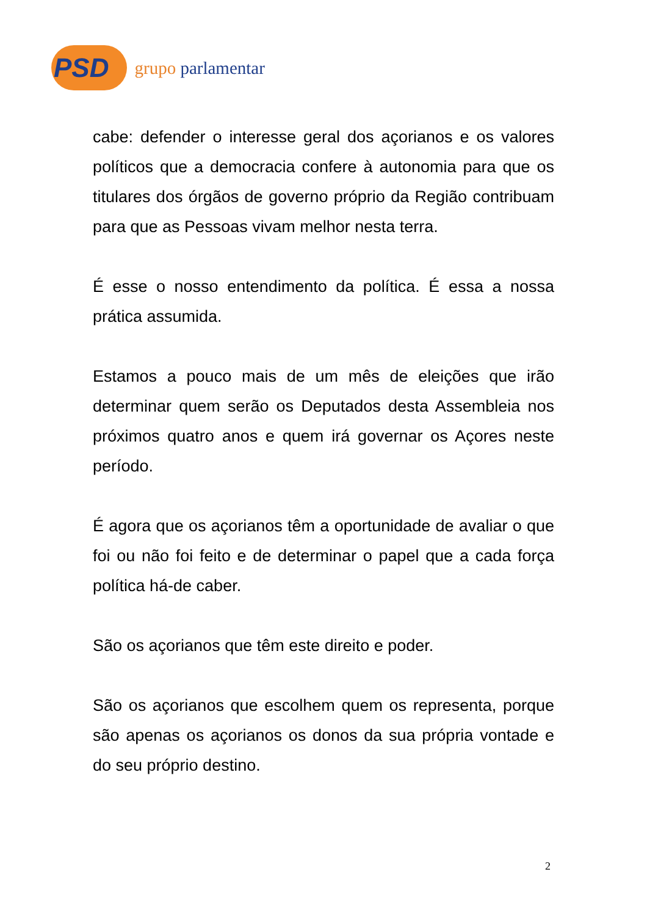PSD grupo parlamentar
cabe: defender o interesse geral dos açorianos e os valores políticos que a democracia confere à autonomia para que os titulares dos órgãos de governo próprio da Região contribuam para que as Pessoas vivam melhor nesta terra.
É esse o nosso entendimento da política. É essa a nossa prática assumida.
Estamos a pouco mais de um mês de eleições que irão determinar quem serão os Deputados desta Assembleia nos próximos quatro anos e quem irá governar os Açores neste período.
É agora que os açorianos têm a oportunidade de avaliar o que foi ou não foi feito e de determinar o papel que a cada força política há-de caber.
São os açorianos que têm este direito e poder.
São os açorianos que escolhem quem os representa, porque são apenas os açorianos os donos da sua própria vontade e do seu próprio destino.
2